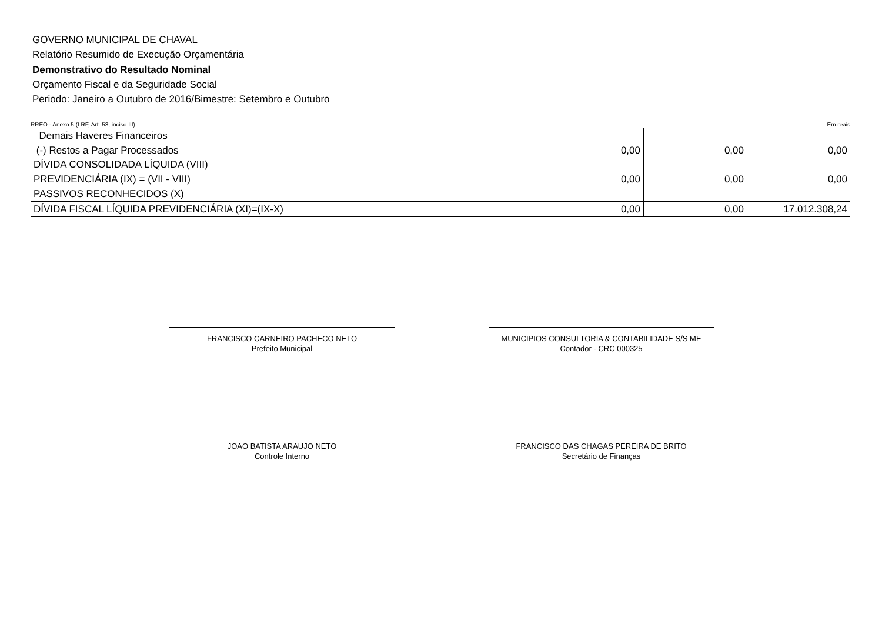GOVERNO MUNICIPAL DE CHAVAL
Relatório Resumido de Execução Orçamentária
Demonstrativo do Resultado Nominal
Orçamento Fiscal e da Seguridade Social
Periodo: Janeiro a Outubro de 2016/Bimestre: Setembro e Outubro
RREO - Anexo 5 (LRF, Art. 53, inciso III) Em reais
| Demais Haveres Financeiros | | | |
| (-) Restos a Pagar Processados | 0,00 | 0,00 | 0,00 |
| DÍVIDA CONSOLIDADA LÍQUIDA (VIII) | | | |
| PREVIDENCIÁRIA (IX) = (VII - VIII) | 0,00 | 0,00 | 0,00 |
| PASSIVOS RECONHECIDOS (X) | | | |
| DÍVIDA FISCAL LÍQUIDA PREVIDENCIÁRIA (XI)=(IX-X) | 0,00 | 0,00 | 17.012.308,24 |
FRANCISCO CARNEIRO PACHECO NETO
Prefeito Municipal
MUNICIPIOS CONSULTORIA & CONTABILIDADE S/S ME
Contador - CRC 000325
JOAO BATISTA ARAUJO NETO
Controle Interno
FRANCISCO DAS CHAGAS PEREIRA DE BRITO
Secretário de Finanças